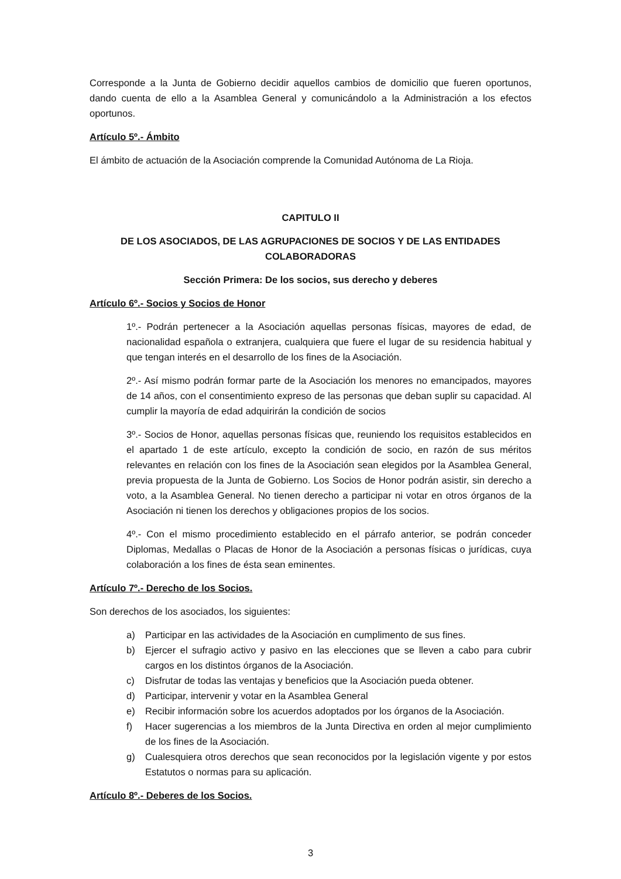Corresponde a la Junta de Gobierno decidir aquellos cambios de domicilio que fueren oportunos, dando cuenta de ello a la Asamblea General y comunicándolo a la Administración a los efectos oportunos.
Artículo 5º.- Ámbito
El ámbito de actuación de la Asociación comprende la Comunidad Autónoma de La Rioja.
CAPITULO II
DE LOS ASOCIADOS, DE LAS AGRUPACIONES DE SOCIOS Y DE LAS ENTIDADES COLABORADORAS
Sección Primera: De los socios, sus derecho y deberes
Artículo 6º.- Socios y Socios de Honor
1º.- Podrán pertenecer a la Asociación aquellas personas físicas, mayores de edad, de nacionalidad española o extranjera, cualquiera que fuere el lugar de su residencia habitual y que tengan interés en el desarrollo de los fines de la Asociación.
2º.- Así mismo podrán formar parte de la Asociación los menores no emancipados, mayores de 14 años, con el consentimiento expreso de las personas que deban suplir su capacidad. Al cumplir la mayoría de edad adquirirán la condición de socios
3º.- Socios de Honor, aquellas personas físicas que, reuniendo los requisitos establecidos en el apartado 1 de este artículo, excepto la condición de socio, en razón de sus méritos relevantes en relación con los fines de la Asociación sean elegidos por la Asamblea General, previa propuesta de la Junta de Gobierno. Los Socios de Honor podrán asistir, sin derecho a voto, a la Asamblea General. No tienen derecho a participar ni votar en otros órganos de la Asociación ni tienen los derechos y obligaciones propios de los socios.
4º.- Con el mismo procedimiento establecido en el párrafo anterior, se podrán conceder Diplomas, Medallas o Placas de Honor de la Asociación a personas físicas o jurídicas, cuya colaboración a los fines de ésta sean eminentes.
Artículo 7º.- Derecho de los Socios.
Son derechos de los asociados, los siguientes:
a) Participar en las actividades de la Asociación en cumplimento de sus fines.
b) Ejercer el sufragio activo y pasivo en las elecciones que se lleven a cabo para cubrir cargos en los distintos órganos de la Asociación.
c) Disfrutar de todas las ventajas y beneficios que la Asociación pueda obtener.
d) Participar, intervenir y votar en la Asamblea General
e) Recibir información sobre los acuerdos adoptados por los órganos de la Asociación.
f) Hacer sugerencias a los miembros de la Junta Directiva en orden al mejor cumplimiento de los fines de la Asociación.
g) Cualesquiera otros derechos que sean reconocidos por la legislación vigente y por estos Estatutos o normas para su aplicación.
Artículo 8º.- Deberes de los Socios.
3